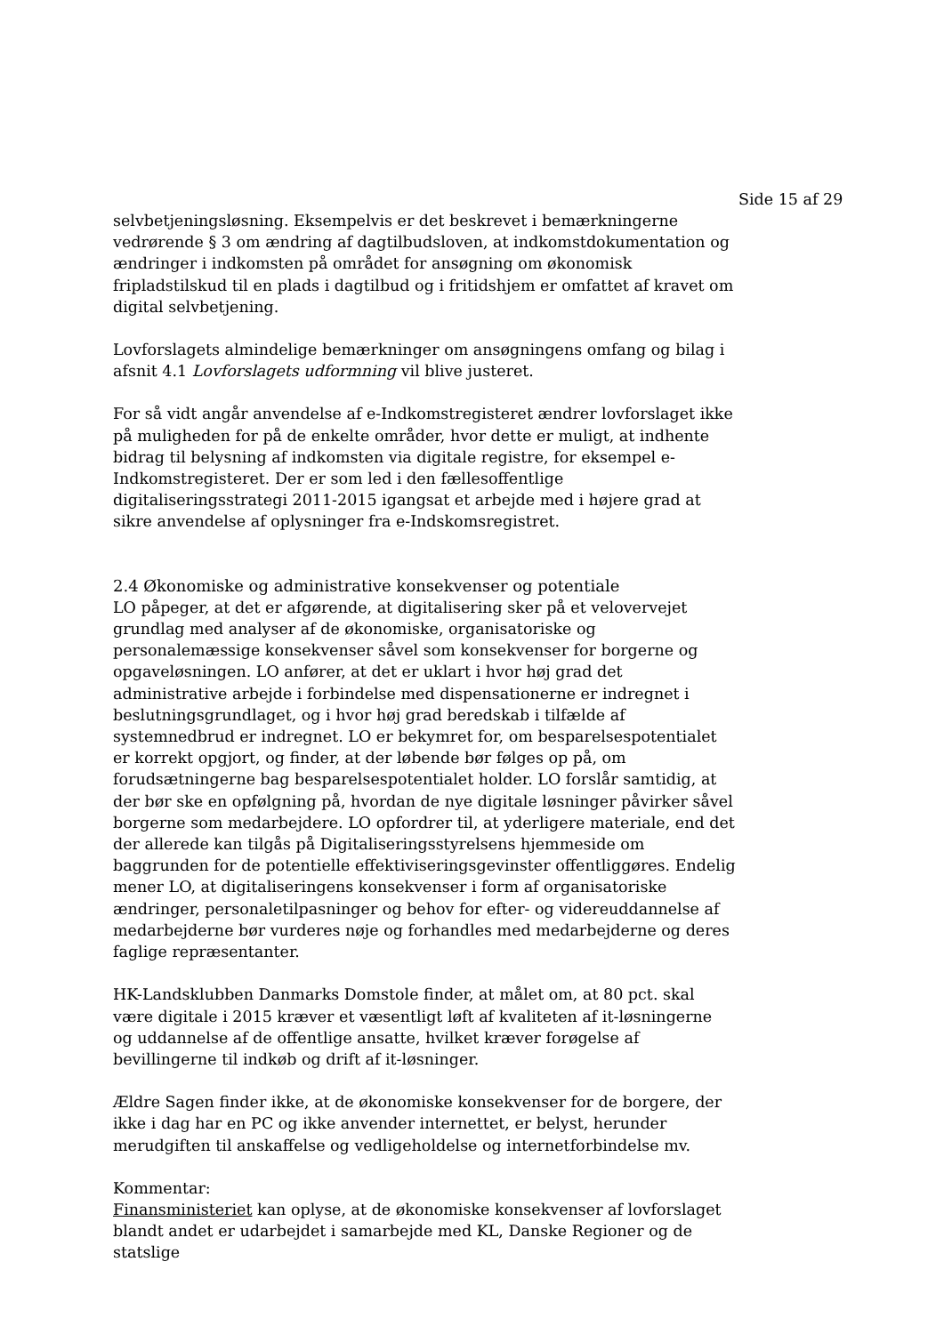Side 15 af 29
selvbetjeningsløsning. Eksempelvis er det beskrevet i bemærkningerne vedrørende § 3 om ændring af dagtilbudsloven, at indkomstdokumentation og ændringer i indkomsten på området for ansøgning om økonomisk fripladstilskud til en plads i dagtilbud og i fritidshjem er omfattet af kravet om digital selvbetjening.
Lovforslagets almindelige bemærkninger om ansøgningens omfang og bilag i afsnit 4.1 Lovforslagets udformning vil blive justeret.
For så vidt angår anvendelse af e-Indkomstregisteret ændrer lovforslaget ikke på muligheden for på de enkelte områder, hvor dette er muligt, at indhente bidrag til belysning af indkomsten via digitale registre, for eksempel e-Indkomstregisteret. Der er som led i den fællesoffentlige digitaliseringsstrategi 2011-2015 igangsat et arbejde med i højere grad at sikre anvendelse af oplysninger fra e-Indskomsregistret.
2.4 Økonomiske og administrative konsekvenser og potentiale
LO påpeger, at det er afgørende, at digitalisering sker på et velovervejet grundlag med analyser af de økonomiske, organisatoriske og personalemæssige konsekvenser såvel som konsekvenser for borgerne og opgaveløsningen. LO anfører, at det er uklart i hvor høj grad det administrative arbejde i forbindelse med dispensationerne er indregnet i beslutningsgrundlaget, og i hvor høj grad beredskab i tilfælde af systemnedbrud er indregnet. LO er bekymret for, om besparelsespotentialet er korrekt opgjort, og finder, at der løbende bør følges op på, om forudsætningerne bag besparelsespotentialet holder. LO forslår samtidig, at der bør ske en opfølgning på, hvordan de nye digitale løsninger påvirker såvel borgerne som medarbejdere. LO opfordrer til, at yderligere materiale, end det der allerede kan tilgås på Digitaliseringsstyrelsens hjemmeside om baggrunden for de potentielle effektiviseringsgevinster offentliggøres. Endelig mener LO, at digitaliseringens konsekvenser i form af organisatoriske ændringer, personaletilpasninger og behov for efter- og videreuddannelse af medarbejderne bør vurderes nøje og forhandles med medarbejderne og deres faglige repræsentanter.
HK-Landsklubben Danmarks Domstole finder, at målet om, at 80 pct. skal være digitale i 2015 kræver et væsentligt løft af kvaliteten af it-løsningerne og uddannelse af de offentlige ansatte, hvilket kræver forøgelse af bevillingerne til indkøb og drift af it-løsninger.
Ældre Sagen finder ikke, at de økonomiske konsekvenser for de borgere, der ikke i dag har en PC og ikke anvender internettet, er belyst, herunder merudgiften til anskaffelse og vedligeholdelse og internetforbindelse mv.
Kommentar:
Finansministeriet kan oplyse, at de økonomiske konsekvenser af lovforslaget blandt andet er udarbejdet i samarbejde med KL, Danske Regioner og de statslige